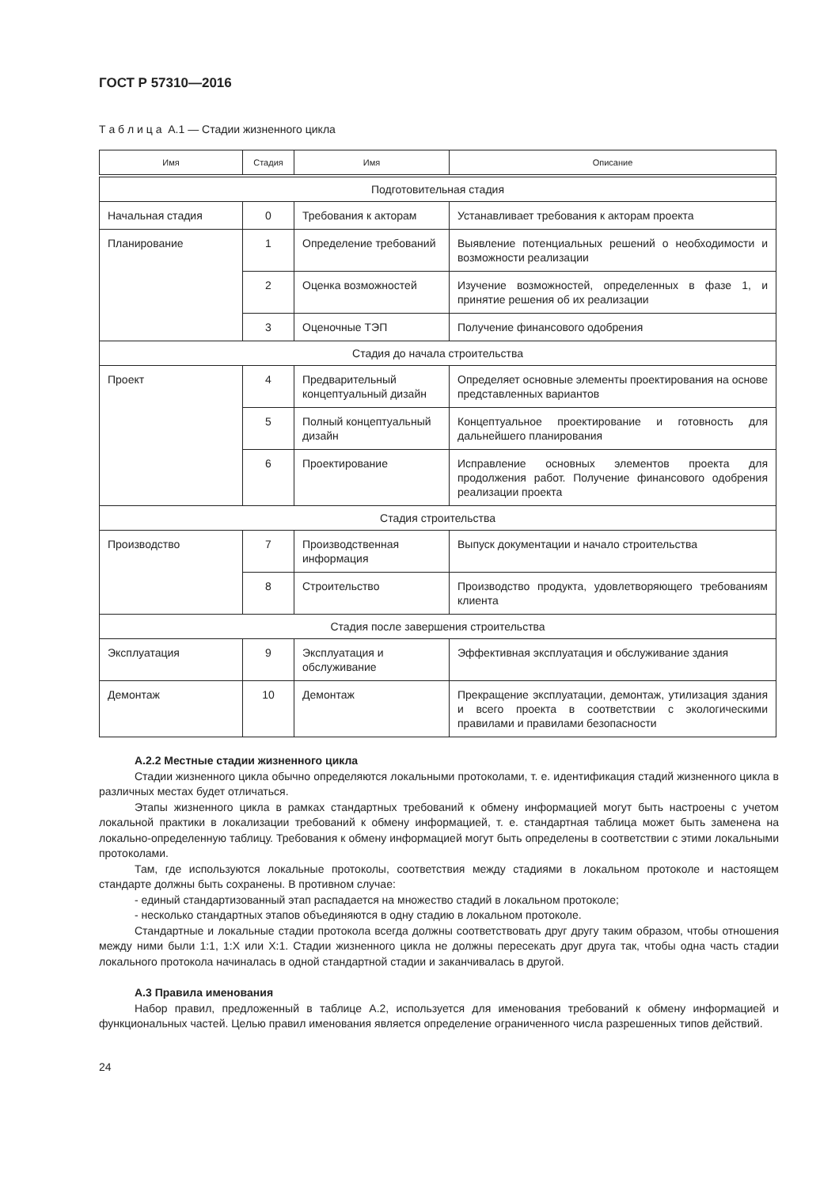ГОСТ Р 57310—2016
Т а б л и ц а А.1 — Стадии жизненного цикла
| Имя | Стадия | Имя | Описание |
| --- | --- | --- | --- |
| Подготовительная стадия | | | |
| Начальная стадия | 0 | Требования к акторам | Устанавливает требования к акторам проекта |
| Планирование | 1 | Определение требований | Выявление потенциальных решений о необходимости и возможности реализации |
| | 2 | Оценка возможностей | Изучение возможностей, определенных в фазе 1, и принятие решения об их реализации |
| | 3 | Оценочные ТЭП | Получение финансового одобрения |
| Стадия до начала строительства | | | |
| Проект | 4 | Предварительный концептуальный дизайн | Определяет основные элементы проектирования на основе представленных вариантов |
| | 5 | Полный концептуальный дизайн | Концептуальное проектирование и готовность для дальнейшего планирования |
| | 6 | Проектирование | Исправление основных элементов проекта для продолжения работ. Получение финансового одобрения реализации проекта |
| Стадия строительства | | | |
| Производство | 7 | Производственная информация | Выпуск документации и начало строительства |
| | 8 | Строительство | Производство продукта, удовлетворяющего требованиям клиента |
| Стадия после завершения строительства | | | |
| Эксплуатация | 9 | Эксплуатация и обслуживание | Эффективная эксплуатация и обслуживание здания |
| Демонтаж | 10 | Демонтаж | Прекращение эксплуатации, демонтаж, утилизация здания и всего проекта в соответствии с экологическими правилами и правилами безопасности |
А.2.2 Местные стадии жизненного цикла
Стадии жизненного цикла обычно определяются локальными протоколами, т. е. идентификация стадий жизненного цикла в различных местах будет отличаться.
Этапы жизненного цикла в рамках стандартных требований к обмену информацией могут быть настроены с учетом локальной практики в локализации требований к обмену информацией, т. е. стандартная таблица может быть заменена на локально-определенную таблицу. Требования к обмену информацией могут быть определены в соответствии с этими локальными протоколами.
Там, где используются локальные протоколы, соответствия между стадиями в локальном протоколе и настоящем стандарте должны быть сохранены. В противном случае:
- единый стандартизованный этап распадается на множество стадий в локальном протоколе;
- несколько стандартных этапов объединяются в одну стадию в локальном протоколе.
Стандартные и локальные стадии протокола всегда должны соответствовать друг другу таким образом, чтобы отношения между ними были 1:1, 1:X или X:1. Стадии жизненного цикла не должны пересекать друг друга так, чтобы одна часть стадии локального протокола начиналась в одной стандартной стадии и заканчивалась в другой.
А.3 Правила именования
Набор правил, предложенный в таблице А.2, используется для именования требований к обмену информацией и функциональных частей. Целью правил именования является определение ограниченного числа разрешенных типов действий.
24